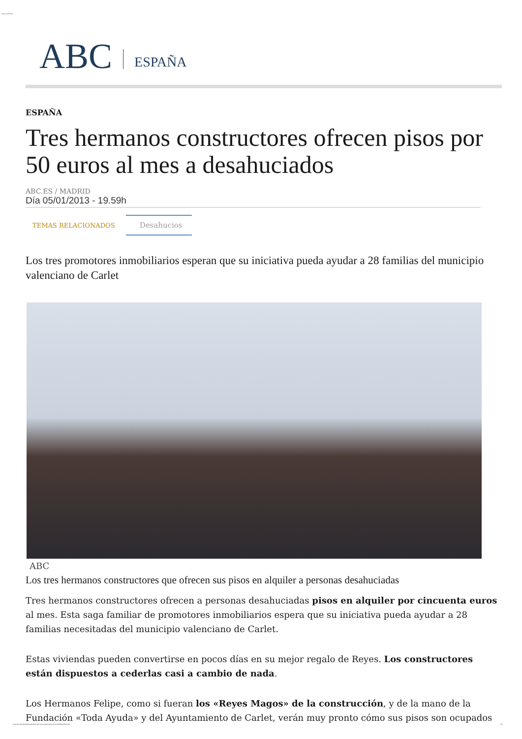. ABC.es 06/01/13
ABC ESPAÑA
ESPAÑA
Tres hermanos constructores ofrecen pisos por 50 euros al mes a desahuciados
ABC.ES / MADRID
Día 05/01/2013 - 19.59h
TEMAS RELACIONADOS Desahucios
Los tres promotores inmobiliarios esperan que su iniciativa pueda ayudar a 28 familias del municipio valenciano de Carlet
ABC
Los tres hermanos constructores que ofrecen sus pisos en alquiler a personas desahuciadas
Tres hermanos constructores ofrecen a personas desahuciadas pisos en alquiler por cincuenta euros al mes. Esta saga familiar de promotores inmobiliarios espera que su iniciativa pueda ayudar a 28 familias necesitadas del municipio valenciano de Carlet.
Estas viviendas pueden convertirse en pocos días en su mejor regalo de Reyes. Los constructores están dispuestos a cederlas casi a cambio de nada.
Los Hermanos Felipe, como si fueran los «Reyes Magos» de la construcción, y de la mano de la Fundación «Toda Ayuda» y del Ayuntamiento de Carlet, verán muy pronto cómo sus pisos son ocupados
www.abc.es/espana/20130105/abci-hermanos-desahuciados-pisos-201301051947.html 1/3